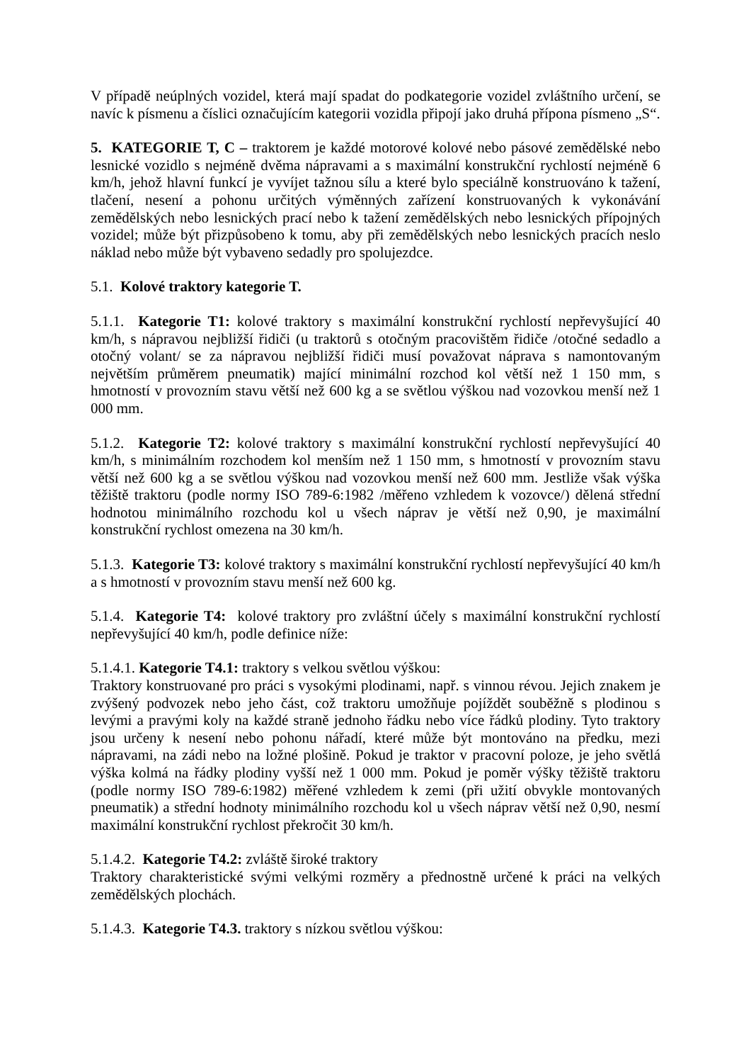V případě neúplných vozidel, která mají spadat do podkategorie vozidel zvláštního určení, se navíc k písmenu a číslici označujícím kategorii vozidla připojí jako druhá přípona písmeno „S“.
5. KATEGORIE T, C – traktorem je každé motorové kolové nebo pásové zemědělské nebo lesnické vozidlo s nejméně dvěma nápravami a s maximální konstrukční rychlostí nejméně 6 km/h, jehož hlavní funkcí je vyvíjet tažnou sílu a které bylo speciálně konstruováno k tažení, tlačení, nesení a pohonu určitých výměnných zařízení konstruovaných k vykonávání zemědělských nebo lesnických prací nebo k tažení zemědělských nebo lesnických přípojných vozidel; může být přizpůsobeno k tomu, aby při zemědělských nebo lesnických pracích neslo náklad nebo může být vybaveno sedadly pro spolujezdce.
5.1. Kolové traktory kategorie T.
5.1.1. Kategorie T1: kolové traktory s maximální konstrukční rychlostí nepřevyšující 40 km/h, s nápravou nejbližší řidiči (u traktorů s otočným pracovištěm řidiče /otočné sedadlo a otočný volant/ se za nápravou nejbližší řidiči musí považovat náprava s namontovaným největším průměrem pneumatik) mající minimální rozchod kol větší než 1 150 mm, s hmotností v provozním stavu větší než 600 kg a se světlou výškou nad vozovkou menší než 1 000 mm.
5.1.2. Kategorie T2: kolové traktory s maximální konstrukční rychlostí nepřevyšující 40 km/h, s minimálním rozchodem kol menším než 1 150 mm, s hmotností v provozním stavu větší než 600 kg a se světlou výškou nad vozovkou menší než 600 mm. Jestliže však výška těžiště traktoru (podle normy ISO 789-6:1982 /měřeno vzhledem k vozovce/) dělená střední hodnotou minimálního rozchodu kol u všech náprav je větší než 0,90, je maximální konstrukční rychlost omezena na 30 km/h.
5.1.3. Kategorie T3: kolové traktory s maximální konstrukční rychlostí nepřevyšující 40 km/h a s hmotností v provozním stavu menší než 600 kg.
5.1.4. Kategorie T4: kolové traktory pro zvláštní účely s maximální konstrukční rychlostí nepřevyšující 40 km/h, podle definice níže:
5.1.4.1. Kategorie T4.1: traktory s velkou světlou výškou:
Traktory konstruované pro práci s vysokými plodinami, např. s vinnou révou. Jejich znakem je zvýšený podvozek nebo jeho část, což traktoru umožňuje pojíždět souběžně s plodinou s levými a pravými koly na každé straně jednoho řádku nebo více řádků plodiny. Tyto traktory jsou určeny k nesení nebo pohonu nářadí, které může být montováno na předku, mezi nápravami, na zádi nebo na ložné plošině. Pokud je traktor v pracovní poloze, je jeho světlá výška kolmá na řádky plodiny vyšší než 1 000 mm. Pokud je poměr výšky těžiště traktoru (podle normy ISO 789-6:1982) měřené vzhledem k zemi (při užití obvykle montovaných pneumatik) a střední hodnoty minimálního rozchodu kol u všech náprav větší než 0,90, nesmí maximální konstrukční rychlost překročit 30 km/h.
5.1.4.2. Kategorie T4.2: zvláště široké traktory
Traktory charakteristické svými velkými rozměry a přednostně určené k práci na velkých zemědělských plochách.
5.1.4.3. Kategorie T4.3. traktory s nízkou světlou výškou: